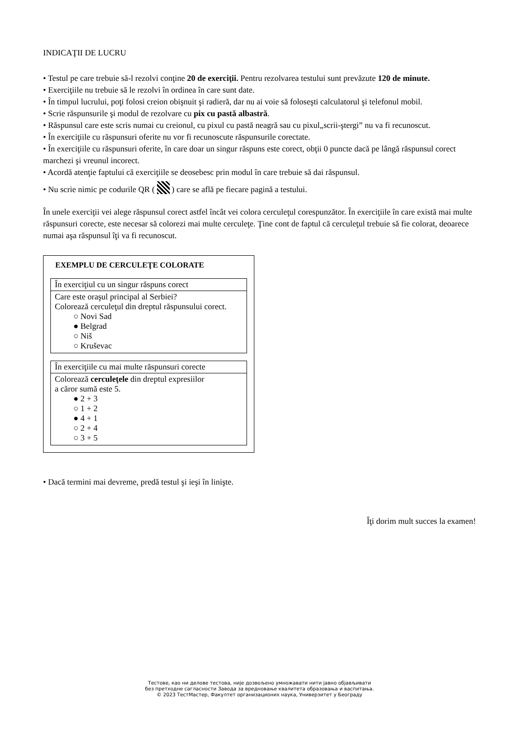INDICAŢII DE LUCRU
• Testul pe care trebuie să-l rezolvi conţine 20 de exerciţii. Pentru rezolvarea testului sunt prevăzute 120 de minute.
• Exerciţiile nu trebuie să le rezolvi în ordinea în care sunt date.
• În timpul lucrului, poţi folosi creion obişnuit şi radieră, dar nu ai voie să foloseşti calculatorul şi telefonul mobil.
• Scrie răspunsurile şi modul de rezolvare cu pix cu pastă albastră.
• Răspunsul care este scris numai cu creionul, cu pixul cu pastă neagră sau cu pixul„scrii-ştergi” nu va fi recunoscut.
• În exerciţiile cu răspunsuri oferite nu vor fi recunoscute răspunsurile corectate.
• În exerciţiile cu răspunsuri oferite, în care doar un singur răspuns este corect, obţii 0 puncte dacă pe lângă răspunsul corect marchezi şi vreunul incorect.
• Acordă atenţie faptului că exerciţiile se deosebesc prin modul în care trebuie să dai răspunsul.
• Nu scrie nimic pe codurile QR ( ) care se află pe fiecare pagină a testului.
În unele exerciţii vei alege răspunsul corect astfel încât vei colora cerculeţul corespunzător. În exerciţiile în care există mai multe răspunsuri corecte, este necesar să colorezi mai multe cerculeţe. Ţine cont de faptul că cerculeţul trebuie să fie colorat, deoarece numai aşa răspunsul îţi va fi recunoscut.
EXEMPLU DE CERCULEŢE COLORATE
În exerciţiul cu un singur răspuns corect
Care este oraşul principal al Serbiei?
Colorează cerculeţul din dreptul răspunsului corect.
○ Novi Sad
● Belgrad
○ Niš
○ Kruševac
În exerciţiile cu mai multe răspunsuri corecte
Colorează cerculeţele din dreptul expresiilor
a căror sumă este 5.
● 2 + 3
○ 1 + 2
● 4 + 1
○ 2 + 4
○ 3 + 5
• Dacă termini mai devreme, predă testul şi ieşi în linişte.
Îţi dorim mult succes la examen!
Тестове, као ни делове тестова, није дозвољено умножавати нити јавно објављивати
без претходне сагласности Завода за вредновање квалитета образовања и васпитања.
© 2023 ТестМастер, Факултет организационих наука, Универзитет у Београду